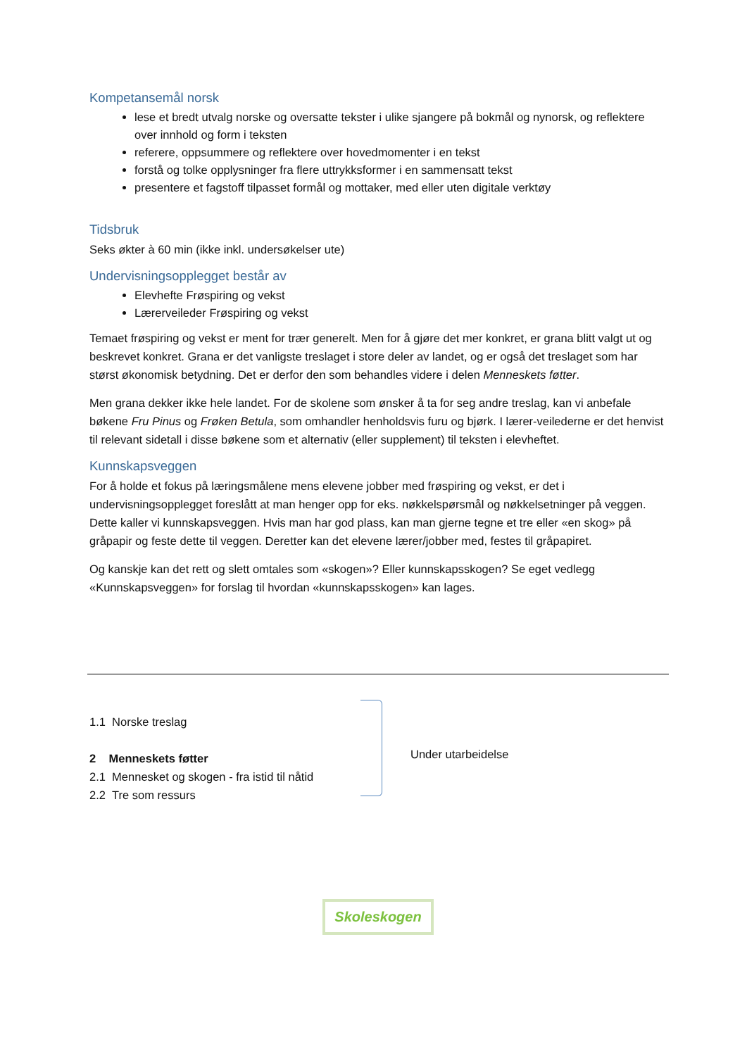Kompetansemål norsk
lese et bredt utvalg norske og oversatte tekster i ulike sjangere på bokmål og nynorsk, og reflektere over innhold og form i teksten
referere, oppsummere og reflektere over hovedmomenter i en tekst
forstå og tolke opplysninger fra flere uttrykksformer i en sammensatt tekst
presentere et fagstoff tilpasset formål og mottaker, med eller uten digitale verktøy
Tidsbruk
Seks økter à 60 min (ikke inkl. undersøkelser ute)
Undervisningsopplegget består av
Elevhefte Frøspiring og vekst
Lærerveileder Frøspiring og vekst
Temaet frøspiring og vekst er ment for trær generelt. Men for å gjøre det mer konkret, er grana blitt valgt ut og beskrevet konkret. Grana er det vanligste treslaget i store deler av landet, og er også det treslaget som har størst økonomisk betydning. Det er derfor den som behandles videre i delen Menneskets føtter.
Men grana dekker ikke hele landet. For de skolene som ønsker å ta for seg andre treslag, kan vi anbefale bøkene Fru Pinus og Frøken Betula, som omhandler henholdsvis furu og bjørk. I lærer-veilederne er det henvist til relevant sidetall i disse bøkene som et alternativ (eller supplement) til teksten i elevheftet.
Kunnskapsveggen
For å holde et fokus på læringsmålene mens elevene jobber med frøspiring og vekst, er det i undervisningsopplegget foreslått at man henger opp for eks. nøkkelspørsmål og nøkkelsetninger på veggen. Dette kaller vi kunnskapsveggen. Hvis man har god plass, kan man gjerne tegne et tre eller «en skog» på gråpapir og feste dette til veggen. Deretter kan det elevene lærer/jobber med, festes til gråpapiret.
Og kanskje kan det rett og slett omtales som «skogen»? Eller kunnskapsskogen? Se eget vedlegg «Kunnskapsveggen» for forslag til hvordan «kunnskapsskogen» kan lages.
1.1 Norske treslag
2 Menneskets føtter
2.1 Mennesket og skogen - fra istid til nåtid
2.2 Tre som ressurs
Under utarbeidelse
Skoleskogen